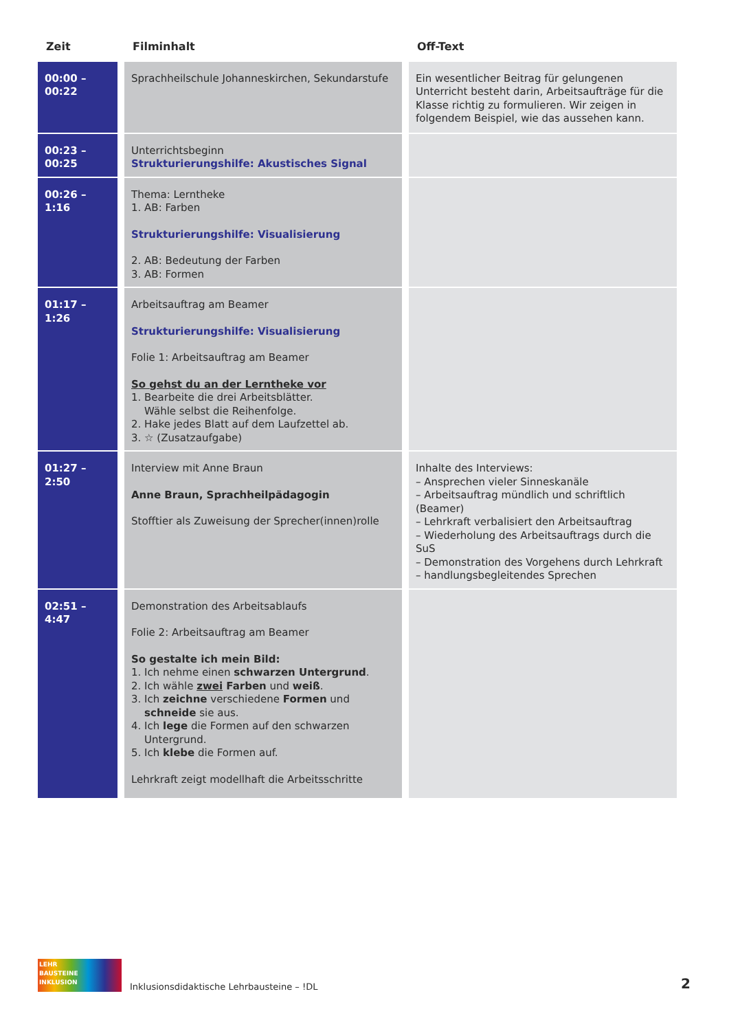| Zeit | Filminhalt | Off-Text |
| --- | --- | --- |
| 00:00 – 00:22 | Sprachheilschule Johanneskirchen, Sekundarstufe | Ein wesentlicher Beitrag für gelungenen Unterricht besteht darin, Arbeitsaufträge für die Klasse richtig zu formulieren. Wir zeigen in folgendem Beispiel, wie das aussehen kann. |
| 00:23 – 00:25 | Unterrichtsbeginn Strukturierungshilfe: Akustisches Signal | |
| 00:26 – 1:16 | Thema: Lerntheke 1. AB: Farben Strukturierungshilfe: Visualisierung 2. AB: Bedeutung der Farben 3. AB: Formen | |
| 01:17 – 1:26 | Arbeitsauftrag am Beamer Strukturierungshilfe: Visualisierung Folie 1: Arbeitsauftrag am Beamer So gehst du an der Lerntheke vor 1. Bearbeite die drei Arbeitsblätter. Wähle selbst die Reihenfolge. 2. Hake jedes Blatt auf dem Laufzettel ab. 3. ☆ (Zusatzaufgabe) | |
| 01:27 – 2:50 | Interview mit Anne Braun Anne Braun, Sprachheilpädagogin Stofftier als Zuweisung der Sprecher(innen)rolle | Inhalte des Interviews: – Ansprechen vieler Sinneskanäle – Arbeitsauftrag mündlich und schriftlich (Beamer) – Lehrkraft verbalisiert den Arbeitsauftrag – Wiederholung des Arbeitsauftrags durch die SuS – Demonstration des Vorgehens durch Lehrkraft – handlungsbegleitendes Sprechen |
| 02:51 – 4:47 | Demonstration des Arbeitsablaufs Folie 2: Arbeitsauftrag am Beamer So gestalte ich mein Bild: 1. Ich nehme einen schwarzen Untergrund . 2. Ich wähle zwei Farben und weiß . 3. Ich zeichne verschiedene Formen und schneide sie aus. 4. Ich lege die Formen auf den schwarzen Untergrund. 5. Ich klebe die Formen auf. Lehrkraft zeigt modellhaft die Arbeitsschritte | |
LEHR
BAUSTEINE
INKLUSION
Inklusionsdidaktische Lehrbausteine – !DL
2